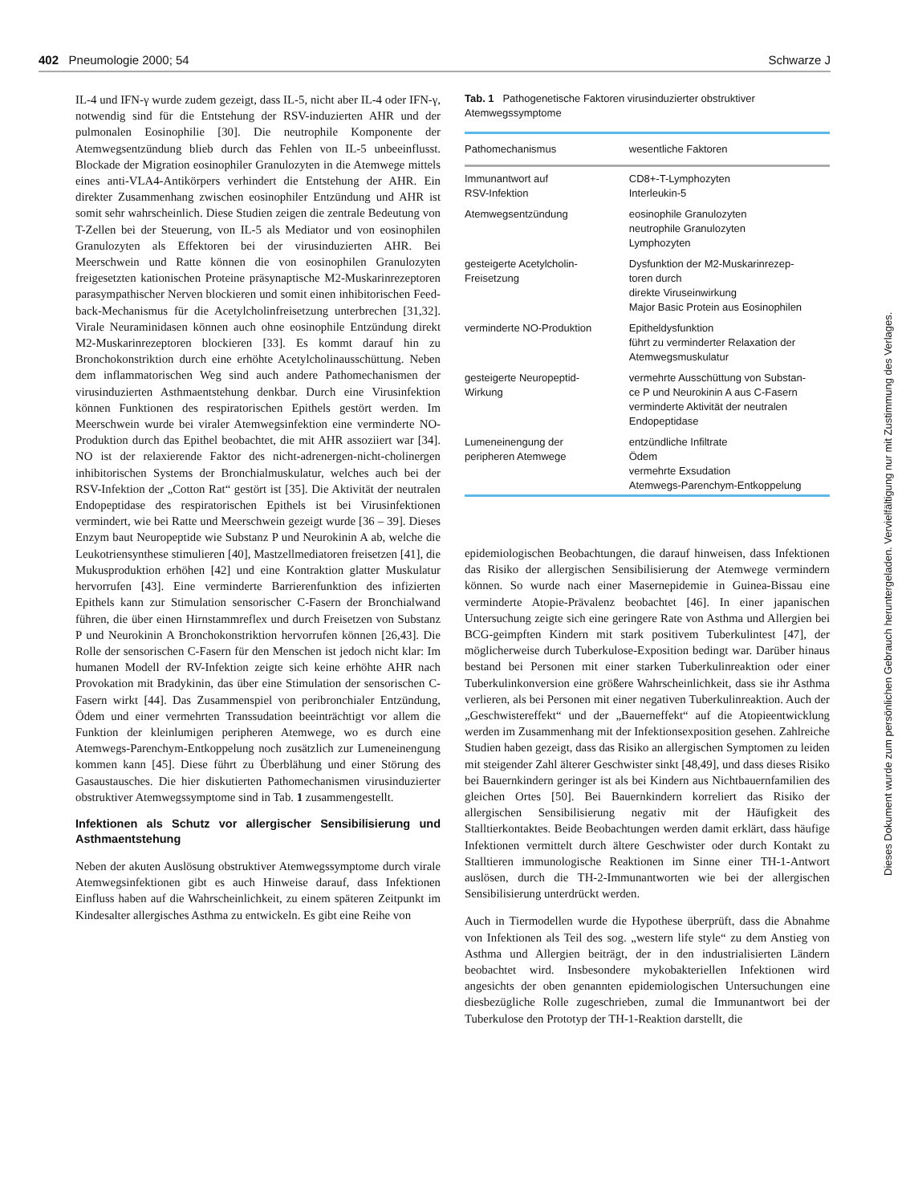402 Pneumologie 2000; 54 Schwarze J
IL-4 und IFN-γ wurde zudem gezeigt, dass IL-5, nicht aber IL-4 oder IFN-γ, notwendig sind für die Entstehung der RSV-induzierten AHR und der pulmonalen Eosinophilie [30]. Die neutrophile Komponente der Atemwegsentzündung blieb durch das Fehlen von IL-5 unbeeinflusst. Blockade der Migration eosinophiler Granulozyten in die Atemwege mittels eines anti-VLA4-Antikörpers verhindert die Entstehung der AHR. Ein direkter Zusammenhang zwischen eosinophiler Entzündung und AHR ist somit sehr wahrscheinlich. Diese Studien zeigen die zentrale Bedeutung von T-Zellen bei der Steuerung, von IL-5 als Mediator und von eosinophilen Granulozyten als Effektoren bei der virusinduzierten AHR. Bei Meerschwein und Ratte können die von eosinophilen Granulozyten freigesetzten kationischen Proteine präsynaptische M2-Muskarinrezeptoren parasympathischer Nerven blockieren und somit einen inhibitorischen Feed-back-Mechanismus für die Acetylcholinfreisetzung unterbrechen [31,32]. Virale Neuraminidasen können auch ohne eosinophile Entzündung direkt M2-Muskarinrezeptoren blockieren [33]. Es kommt darauf hin zu Bronchokonstriktion durch eine erhöhte Acetylcholinausschüttung. Neben dem inflammatorischen Weg sind auch andere Pathomechanismen der virusinduzierten Asthmaentstehung denkbar. Durch eine Virusinfektion können Funktionen des respiratorischen Epithels gestört werden. Im Meerschwein wurde bei viraler Atemwegsinfektion eine verminderte NO-Produktion durch das Epithel beobachtet, die mit AHR assoziiert war [34]. NO ist der relaxierende Faktor des nicht-adrenergen-nicht-cholinergen inhibitorischen Systems der Bronchialmuskulatur, welches auch bei der RSV-Infektion der „Cotton Rat“ gestört ist [35]. Die Aktivität der neutralen Endopeptidase des respiratorischen Epithels ist bei Virusinfektionen vermindert, wie bei Ratte und Meerschwein gezeigt wurde [36 – 39]. Dieses Enzym baut Neuropeptide wie Substanz P und Neurokinin A ab, welche die Leukotriensynthese stimulieren [40], Mastzellmediatoren freisetzen [41], die Mukusproduktion erhöhen [42] und eine Kontraktion glatter Muskulatur hervorrufen [43]. Eine verminderte Barrierenfunktion des infizierten Epithels kann zur Stimulation sensorischer C-Fasern der Bronchialwand führen, die über einen Hirnstammreflex und durch Freisetzen von Substanz P und Neurokinin A Bronchokonstriktion hervorrufen können [26,43]. Die Rolle der sensorischen C-Fasern für den Menschen ist jedoch nicht klar: Im humanen Modell der RV-Infektion zeigte sich keine erhöhte AHR nach Provokation mit Bradykinin, das über eine Stimulation der sensorischen C-Fasern wirkt [44]. Das Zusammenspiel von peribronchialer Entzündung, Ödem und einer vermehrten Transsudation beeinträchtigt vor allem die Funktion der kleinlumigen peripheren Atemwege, wo es durch eine Atemwegs-Parenchym-Entkoppelung noch zusätzlich zur Lumeneinengung kommen kann [45]. Diese führt zu Überblähung und einer Störung des Gasaustausches. Die hier diskutierten Pathomechanismen virusinduzierter obstruktiver Atemwegssymptome sind in Tab. 1 zusammengestellt.
Infektionen als Schutz vor allergischer Sensibilisierung und Asthmaentstehung
Neben der akuten Auslösung obstruktiver Atemwegssymptome durch virale Atemwegsinfektionen gibt es auch Hinweise darauf, dass Infektionen Einfluss haben auf die Wahrscheinlichkeit, zu einem späteren Zeitpunkt im Kindesalter allergisches Asthma zu entwickeln. Es gibt eine Reihe von
Tab. 1 Pathogenetische Faktoren virusinduzierter obstruktiver Atemwegssymptome
| Pathomechanismus | wesentliche Faktoren |
| --- | --- |
| Immunantwort auf RSV-Infektion | CD8+-T-Lymphozyten Interleukin-5 |
| Atemwegsentzündung | eosinophile Granulozyten neutrophile Granulozyten Lymphozyten |
| gesteigerte Acetylcholin- Freisetzung | Dysfunktion der M2-Muskarinrezep- toren durch direkte Viruseinwirkung Major Basic Protein aus Eosinophilen |
| verminderte NO-Produktion | Epitheldysfunktion führt zu verminderter Relaxation der Atemwegsmuskulatur |
| gesteigerte Neuropeptid- Wirkung | vermehrte Ausschüttung von Substan- ce P und Neurokinin A aus C-Fasern verminderte Aktivität der neutralen Endopeptidase |
| Lumeneinengung der peripheren Atemwege | entzündliche Infiltrate Ödem vermehrte Exsudation Atemwegs-Parenchym-Entkoppelung |
epidemiologischen Beobachtungen, die darauf hinweisen, dass Infektionen das Risiko der allergischen Sensibilisierung der Atemwege vermindern können. So wurde nach einer Masernepidemie in Guinea-Bissau eine verminderte Atopie-Prävalenz beobachtet [46]. In einer japanischen Untersuchung zeigte sich eine geringere Rate von Asthma und Allergien bei BCG-geimpften Kindern mit stark positivem Tuberkulintest [47], der möglicherweise durch Tuberkulose-Exposition bedingt war. Darüber hinaus bestand bei Personen mit einer starken Tuberkulinreaktion oder einer Tuberkulinkonversion eine größere Wahrscheinlichkeit, dass sie ihr Asthma verlieren, als bei Personen mit einer negativen Tuberkulinreaktion. Auch der „Geschwistereffekt“ und der „Bauerneffekt“ auf die Atopieentwicklung werden im Zusammenhang mit der Infektionsexposition gesehen. Zahlreiche Studien haben gezeigt, dass das Risiko an allergischen Symptomen zu leiden mit steigender Zahl älterer Geschwister sinkt [48,49], und dass dieses Risiko bei Bauernkindern geringer ist als bei Kindern aus Nichtbauernfamilien des gleichen Ortes [50]. Bei Bauernkindern korreliert das Risiko der allergischen Sensibilisierung negativ mit der Häufigkeit des Stalltierkontaktes. Beide Beobachtungen werden damit erklärt, dass häufige Infektionen vermittelt durch ältere Geschwister oder durch Kontakt zu Stalltieren immunologische Reaktionen im Sinne einer TH-1-Antwort auslösen, durch die TH-2-Immunantworten wie bei der allergischen Sensibilisierung unterdrückt werden.
Auch in Tiermodellen wurde die Hypothese überprüft, dass die Abnahme von Infektionen als Teil des sog. „western life style“ zu dem Anstieg von Asthma und Allergien beiträgt, der in den industrialisierten Ländern beobachtet wird. Insbesondere mykobakteriellen Infektionen wird angesichts der oben genannten epidemiologischen Untersuchungen eine diesbezügliche Rolle zugeschrieben, zumal die Immunantwort bei der Tuberkulose den Prototyp der TH-1-Reaktion darstellt, die
Dieses Dokument wurde zum persönlichen Gebrauch heruntergeladen. Vervielfältigung nur mit Zustimmung des Verlages.